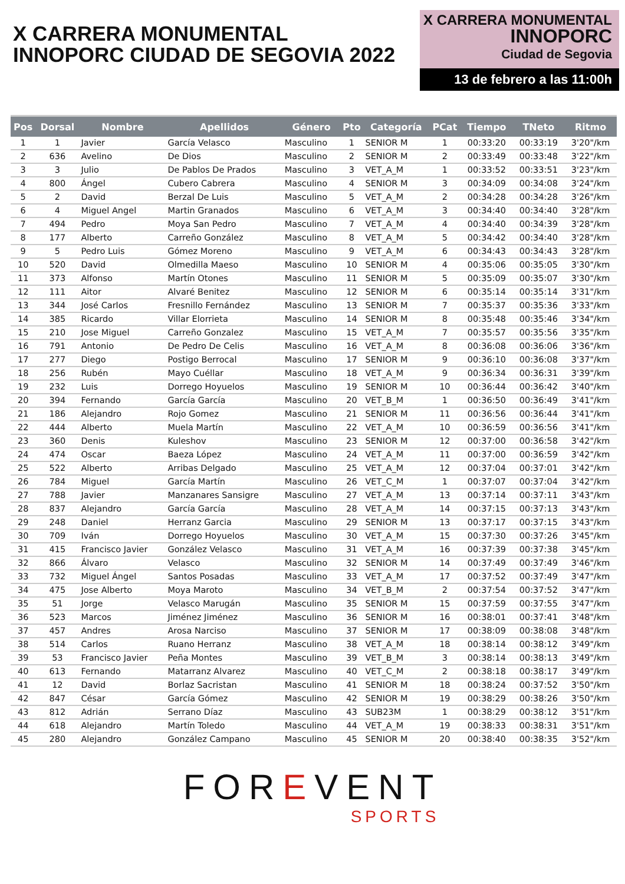X CARRERA MONUMENTAL
INNOPORC CIUDAD DE SEGOVIA 2022
X CARRERA MONUMENTAL
INNOPORC
Ciudad de Segovia
13 de febrero a las 11:00h
| Pos | Dorsal | Nombre | Apellidos | Género | Pto | Categoría | PCat | Tiempo | TNeto | Ritmo |
| --- | --- | --- | --- | --- | --- | --- | --- | --- | --- | --- |
| 1 | 1 | Javier | García Velasco | Masculino | 1 | SENIOR M | 1 | 00:33:20 | 00:33:19 | 3'20"/km |
| 2 | 636 | Avelino | De Dios | Masculino | 2 | SENIOR M | 2 | 00:33:49 | 00:33:48 | 3'22"/km |
| 3 | 3 | Julio | De Pablos De Prados | Masculino | 3 | VET_A_M | 1 | 00:33:52 | 00:33:51 | 3'23"/km |
| 4 | 800 | Ángel | Cubero Cabrera | Masculino | 4 | SENIOR M | 3 | 00:34:09 | 00:34:08 | 3'24"/km |
| 5 | 2 | David | Berzal De Luis | Masculino | 5 | VET_A_M | 2 | 00:34:28 | 00:34:28 | 3'26"/km |
| 6 | 4 | Miguel Angel | Martin Granados | Masculino | 6 | VET_A_M | 3 | 00:34:40 | 00:34:40 | 3'28"/km |
| 7 | 494 | Pedro | Moya San Pedro | Masculino | 7 | VET_A_M | 4 | 00:34:40 | 00:34:39 | 3'28"/km |
| 8 | 177 | Alberto | Carreño González | Masculino | 8 | VET_A_M | 5 | 00:34:42 | 00:34:40 | 3'28"/km |
| 9 | 5 | Pedro Luis | Gómez Moreno | Masculino | 9 | VET_A_M | 6 | 00:34:43 | 00:34:43 | 3'28"/km |
| 10 | 520 | David | Olmedilla Maeso | Masculino | 10 | SENIOR M | 4 | 00:35:06 | 00:35:05 | 3'30"/km |
| 11 | 373 | Alfonso | Martín Otones | Masculino | 11 | SENIOR M | 5 | 00:35:09 | 00:35:07 | 3'30"/km |
| 12 | 111 | Aitor | Alvaré Benitez | Masculino | 12 | SENIOR M | 6 | 00:35:14 | 00:35:14 | 3'31"/km |
| 13 | 344 | José Carlos | Fresnillo Fernández | Masculino | 13 | SENIOR M | 7 | 00:35:37 | 00:35:36 | 3'33"/km |
| 14 | 385 | Ricardo | Villar Elorrieta | Masculino | 14 | SENIOR M | 8 | 00:35:48 | 00:35:46 | 3'34"/km |
| 15 | 210 | Jose Miguel | Carreño Gonzalez | Masculino | 15 | VET_A_M | 7 | 00:35:57 | 00:35:56 | 3'35"/km |
| 16 | 791 | Antonio | De Pedro De Celis | Masculino | 16 | VET_A_M | 8 | 00:36:08 | 00:36:06 | 3'36"/km |
| 17 | 277 | Diego | Postigo Berrocal | Masculino | 17 | SENIOR M | 9 | 00:36:10 | 00:36:08 | 3'37"/km |
| 18 | 256 | Rubén | Mayo Cuéllar | Masculino | 18 | VET_A_M | 9 | 00:36:34 | 00:36:31 | 3'39"/km |
| 19 | 232 | Luis | Dorrego Hoyuelos | Masculino | 19 | SENIOR M | 10 | 00:36:44 | 00:36:42 | 3'40"/km |
| 20 | 394 | Fernando | García García | Masculino | 20 | VET_B_M | 1 | 00:36:50 | 00:36:49 | 3'41"/km |
| 21 | 186 | Alejandro | Rojo Gomez | Masculino | 21 | SENIOR M | 11 | 00:36:56 | 00:36:44 | 3'41"/km |
| 22 | 444 | Alberto | Muela Martín | Masculino | 22 | VET_A_M | 10 | 00:36:59 | 00:36:56 | 3'41"/km |
| 23 | 360 | Denis | Kuleshov | Masculino | 23 | SENIOR M | 12 | 00:37:00 | 00:36:58 | 3'42"/km |
| 24 | 474 | Oscar | Baeza López | Masculino | 24 | VET_A_M | 11 | 00:37:00 | 00:36:59 | 3'42"/km |
| 25 | 522 | Alberto | Arribas Delgado | Masculino | 25 | VET_A_M | 12 | 00:37:04 | 00:37:01 | 3'42"/km |
| 26 | 784 | Miguel | García Martín | Masculino | 26 | VET_C_M | 1 | 00:37:07 | 00:37:04 | 3'42"/km |
| 27 | 788 | Javier | Manzanares Sansigre | Masculino | 27 | VET_A_M | 13 | 00:37:14 | 00:37:11 | 3'43"/km |
| 28 | 837 | Alejandro | García García | Masculino | 28 | VET_A_M | 14 | 00:37:15 | 00:37:13 | 3'43"/km |
| 29 | 248 | Daniel | Herranz Garcia | Masculino | 29 | SENIOR M | 13 | 00:37:17 | 00:37:15 | 3'43"/km |
| 30 | 709 | Iván | Dorrego Hoyuelos | Masculino | 30 | VET_A_M | 15 | 00:37:30 | 00:37:26 | 3'45"/km |
| 31 | 415 | Francisco Javier | González Velasco | Masculino | 31 | VET_A_M | 16 | 00:37:39 | 00:37:38 | 3'45"/km |
| 32 | 866 | Álvaro | Velasco | Masculino | 32 | SENIOR M | 14 | 00:37:49 | 00:37:49 | 3'46"/km |
| 33 | 732 | Miguel Ángel | Santos Posadas | Masculino | 33 | VET_A_M | 17 | 00:37:52 | 00:37:49 | 3'47"/km |
| 34 | 475 | Jose Alberto | Moya Maroto | Masculino | 34 | VET_B_M | 2 | 00:37:54 | 00:37:52 | 3'47"/km |
| 35 | 51 | Jorge | Velasco Marugán | Masculino | 35 | SENIOR M | 15 | 00:37:59 | 00:37:55 | 3'47"/km |
| 36 | 523 | Marcos | Jiménez Jiménez | Masculino | 36 | SENIOR M | 16 | 00:38:01 | 00:37:41 | 3'48"/km |
| 37 | 457 | Andres | Arosa Narciso | Masculino | 37 | SENIOR M | 17 | 00:38:09 | 00:38:08 | 3'48"/km |
| 38 | 514 | Carlos | Ruano Herranz | Masculino | 38 | VET_A_M | 18 | 00:38:14 | 00:38:12 | 3'49"/km |
| 39 | 53 | Francisco Javier | Peña Montes | Masculino | 39 | VET_B_M | 3 | 00:38:14 | 00:38:13 | 3'49"/km |
| 40 | 613 | Fernando | Matarranz Alvarez | Masculino | 40 | VET_C_M | 2 | 00:38:18 | 00:38:17 | 3'49"/km |
| 41 | 12 | David | Borlaz Sacristan | Masculino | 41 | SENIOR M | 18 | 00:38:24 | 00:37:52 | 3'50"/km |
| 42 | 847 | César | García Gómez | Masculino | 42 | SENIOR M | 19 | 00:38:29 | 00:38:26 | 3'50"/km |
| 43 | 812 | Adrián | Serrano Díaz | Masculino | 43 | SUB23M | 1 | 00:38:29 | 00:38:12 | 3'51"/km |
| 44 | 618 | Alejandro | Martín Toledo | Masculino | 44 | VET_A_M | 19 | 00:38:33 | 00:38:31 | 3'51"/km |
| 45 | 280 | Alejandro | González Campano | Masculino | 45 | SENIOR M | 20 | 00:38:40 | 00:38:35 | 3'52"/km |
FOREVENT
SPORTS